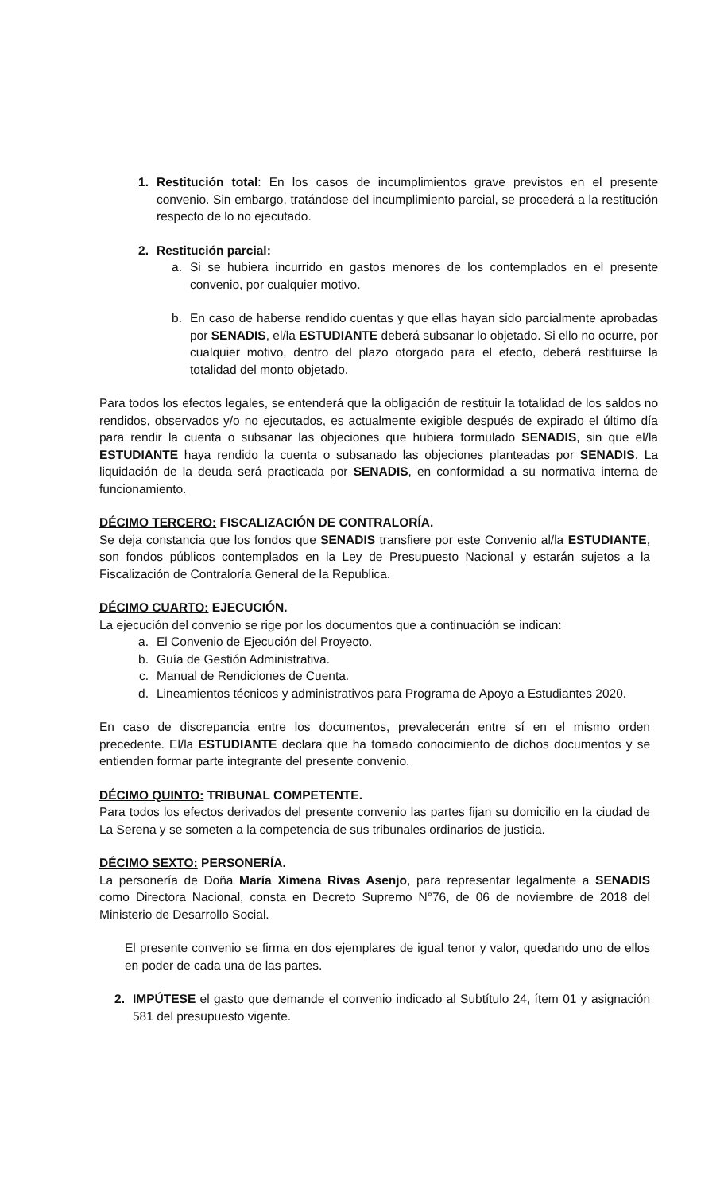1. Restitución total: En los casos de incumplimientos grave previstos en el presente convenio. Sin embargo, tratándose del incumplimiento parcial, se procederá a la restitución respecto de lo no ejecutado.
2. Restitución parcial:
a. Si se hubiera incurrido en gastos menores de los contemplados en el presente convenio, por cualquier motivo.
b. En caso de haberse rendido cuentas y que ellas hayan sido parcialmente aprobadas por SENADIS, el/la ESTUDIANTE deberá subsanar lo objetado. Si ello no ocurre, por cualquier motivo, dentro del plazo otorgado para el efecto, deberá restituirse la totalidad del monto objetado.
Para todos los efectos legales, se entenderá que la obligación de restituir la totalidad de los saldos no rendidos, observados y/o no ejecutados, es actualmente exigible después de expirado el último día para rendir la cuenta o subsanar las objeciones que hubiera formulado SENADIS, sin que el/la ESTUDIANTE haya rendido la cuenta o subsanado las objeciones planteadas por SENADIS. La liquidación de la deuda será practicada por SENADIS, en conformidad a su normativa interna de funcionamiento.
DÉCIMO TERCERO: FISCALIZACIÓN DE CONTRALORÍA.
Se deja constancia que los fondos que SENADIS transfiere por este Convenio al/la ESTUDIANTE, son fondos públicos contemplados en la Ley de Presupuesto Nacional y estarán sujetos a la Fiscalización de Contraloría General de la Republica.
DÉCIMO CUARTO: EJECUCIÓN.
La ejecución del convenio se rige por los documentos que a continuación se indican:
a. El Convenio de Ejecución del Proyecto.
b. Guía de Gestión Administrativa.
c. Manual de Rendiciones de Cuenta.
d. Lineamientos técnicos y administrativos para Programa de Apoyo a Estudiantes 2020.
En caso de discrepancia entre los documentos, prevalecerán entre sí en el mismo orden precedente. El/la ESTUDIANTE declara que ha tomado conocimiento de dichos documentos y se entienden formar parte integrante del presente convenio.
DÉCIMO QUINTO: TRIBUNAL COMPETENTE.
Para todos los efectos derivados del presente convenio las partes fijan su domicilio en la ciudad de La Serena y se someten a la competencia de sus tribunales ordinarios de justicia.
DÉCIMO SEXTO: PERSONERÍA.
La personería de Doña María Ximena Rivas Asenjo, para representar legalmente a SENADIS como Directora Nacional, consta en Decreto Supremo N°76, de 06 de noviembre de 2018 del Ministerio de Desarrollo Social.
El presente convenio se firma en dos ejemplares de igual tenor y valor, quedando uno de ellos en poder de cada una de las partes.
2. IMPÚTESE el gasto que demande el convenio indicado al Subtítulo 24, ítem 01 y asignación 581 del presupuesto vigente.